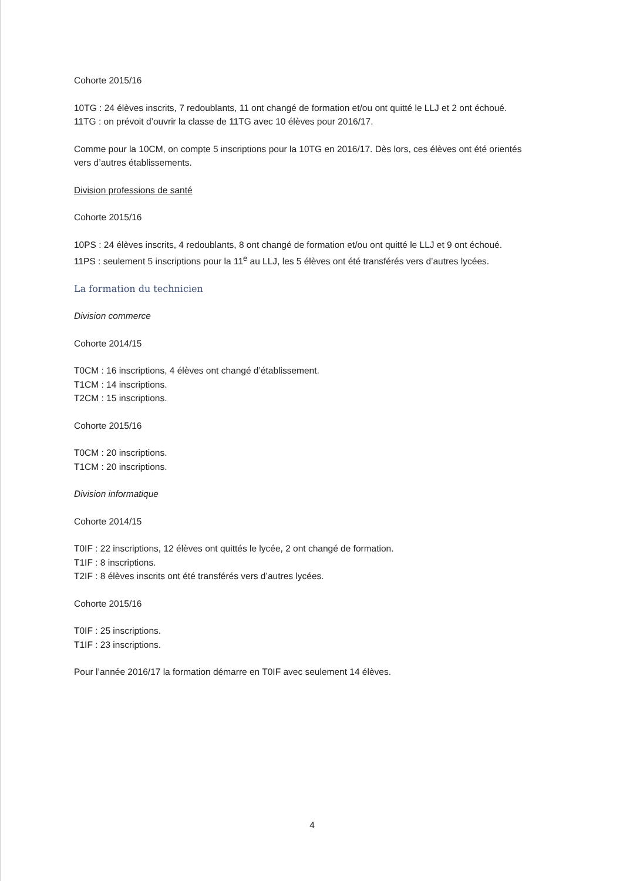Cohorte 2015/16
10TG : 24 élèves inscrits, 7 redoublants, 11 ont changé de formation et/ou ont quitté le LLJ et 2 ont échoué.
11TG : on prévoit d’ouvrir la classe de 11TG avec 10 élèves pour 2016/17.
Comme pour la 10CM, on compte 5 inscriptions pour la 10TG en 2016/17. Dès lors, ces élèves ont été orientés vers d’autres établissements.
Division professions de santé
Cohorte 2015/16
10PS : 24 élèves inscrits, 4 redoublants, 8 ont changé de formation et/ou ont quitté le LLJ et 9 ont échoué.
11PS : seulement 5 inscriptions pour la 11<sup>e</sup> au LLJ, les 5 élèves ont été transférés vers d’autres lycées.
La formation du technicien
Division commerce
Cohorte 2014/15
T0CM : 16 inscriptions, 4 élèves ont changé d’établissement.
T1CM : 14 inscriptions.
T2CM : 15 inscriptions.
Cohorte 2015/16
T0CM : 20 inscriptions.
T1CM : 20 inscriptions.
Division informatique
Cohorte 2014/15
T0IF : 22 inscriptions, 12 élèves ont quittés le lycée, 2 ont changé de formation.
T1IF : 8 inscriptions.
T2IF : 8 élèves inscrits ont été transférés vers d’autres lycées.
Cohorte 2015/16
T0IF : 25 inscriptions.
T1IF : 23 inscriptions.
Pour l’année 2016/17 la formation démarre en T0IF avec seulement 14 élèves.
4